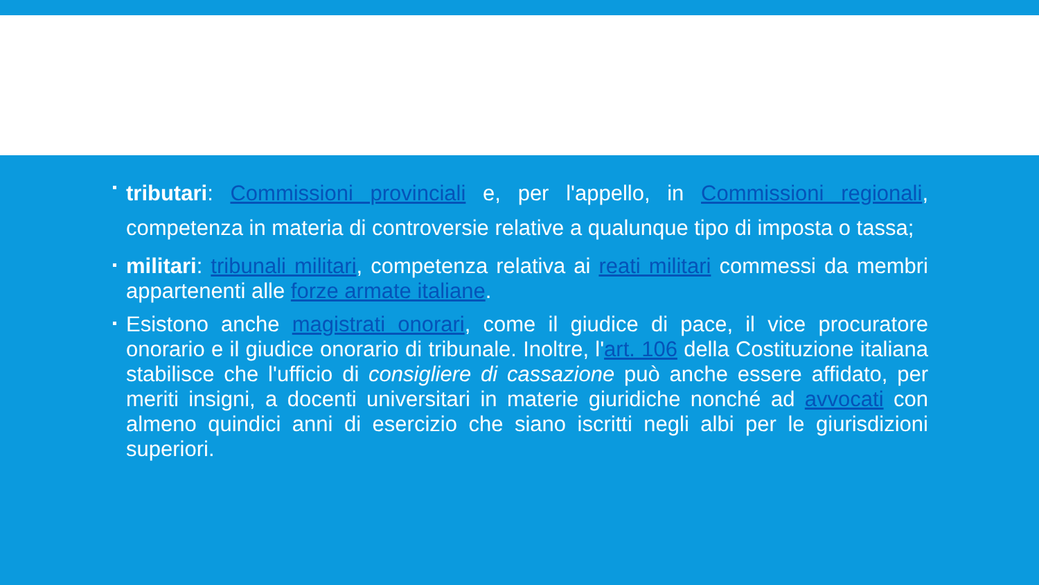tributari: Commissioni provinciali e, per l'appello, in Commissioni regionali, competenza in materia di controversie relative a qualunque tipo di imposta o tassa;
militari: tribunali militari, competenza relativa ai reati militari commessi da membri appartenenti alle forze armate italiane.
Esistono anche magistrati onorari, come il giudice di pace, il vice procuratore onorario e il giudice onorario di tribunale. Inoltre, l'art. 106 della Costituzione italiana stabilisce che l'ufficio di consigliere di cassazione può anche essere affidato, per meriti insigni, a docenti universitari in materie giuridiche nonché ad avvocati con almeno quindici anni di esercizio che siano iscritti negli albi per le giurisdizioni superiori.